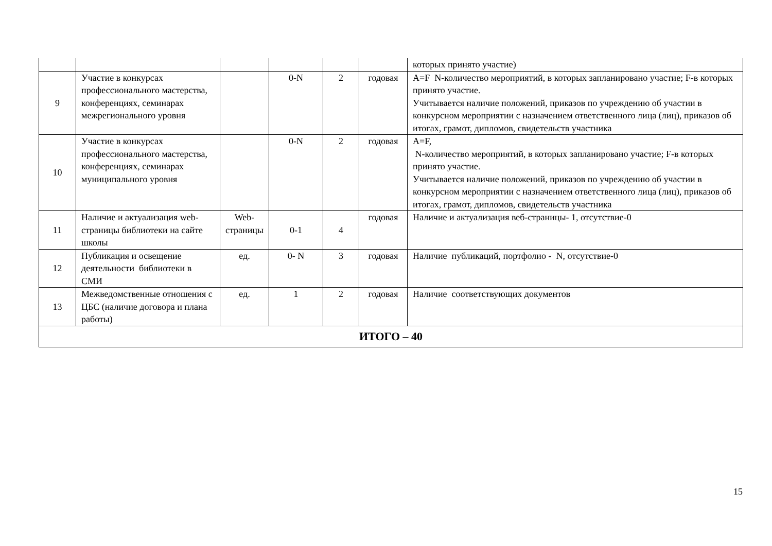| | | | | | | которых принято участие) |
| 9 | Участие в конкурсах профессионального мастерства, конференциях, семинарах межрегионального уровня | | 0-N | 2 | годовая | А=F N-количество мероприятий, в которых запланировано участие; F-в которых принято участие. Учитывается наличие положений, приказов по учреждению об участии в конкурсном мероприятии с назначением ответственного лица (лиц), приказов об итогах, грамот, дипломов, свидетельств участника |
| 10 | Участие в конкурсах профессионального мастерства, конференциях, семинарах муниципального уровня | | 0-N | 2 | годовая | А=F, N-количество мероприятий, в которых запланировано участие; F-в которых принято участие. Учитывается наличие положений, приказов по учреждению об участии в конкурсном мероприятии с назначением ответственного лица (лиц), приказов об итогах, грамот, дипломов, свидетельств участника |
| 11 | Наличие и актуализация web- страницы библиотеки на сайте школы | Web-страницы | 0-1 | 4 | годовая | Наличие и актуализация веб-страницы- 1, отсутствие-0 |
| 12 | Публикация и освещение деятельности библиотеки в СМИ | ед. | 0- N | 3 | годовая | Наличие публикаций, портфолио - N, отсутствие-0 |
| 13 | Межведомственные отношения с ЦБС (наличие договора и плана работы) | ед. | 1 | 2 | годовая | Наличие соответствующих документов |
| ИТОГО – 40 | | | | | | |
15